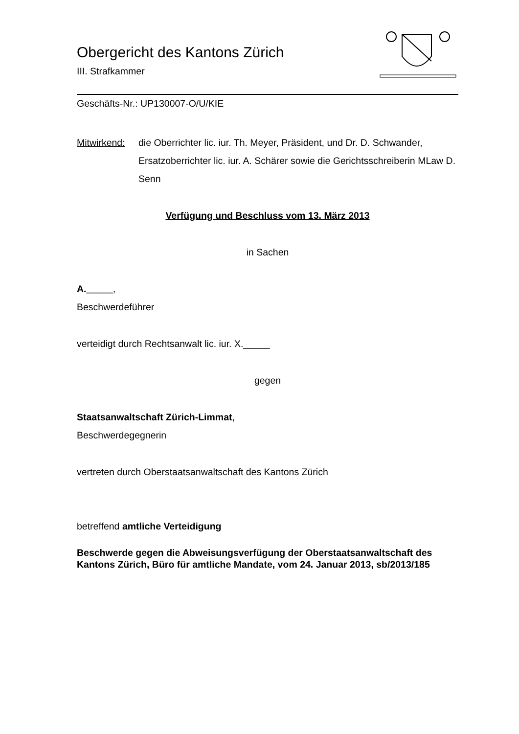Obergericht des Kantons Zürich
III. Strafkammer
Geschäfts-Nr.: UP130007-O/U/KIE
Mitwirkend: die Oberrichter lic. iur. Th. Meyer, Präsident, und Dr. D. Schwander, Ersatzoberrichter lic. iur. A. Schärer sowie die Gerichtsschreiberin MLaw D. Senn
Verfügung und Beschluss vom 13. März 2013
in Sachen
A._____,
Beschwerdeführer
verteidigt durch Rechtsanwalt lic. iur. X._____
gegen
Staatsanwaltschaft Zürich-Limmat,
Beschwerdegegnerin
vertreten durch Oberstaatsanwaltschaft des Kantons Zürich
betreffend amtliche Verteidigung
Beschwerde gegen die Abweisungsverfügung der Oberstaatsanwaltschaft des Kantons Zürich, Büro für amtliche Mandate, vom 24. Januar 2013, sb/2013/185